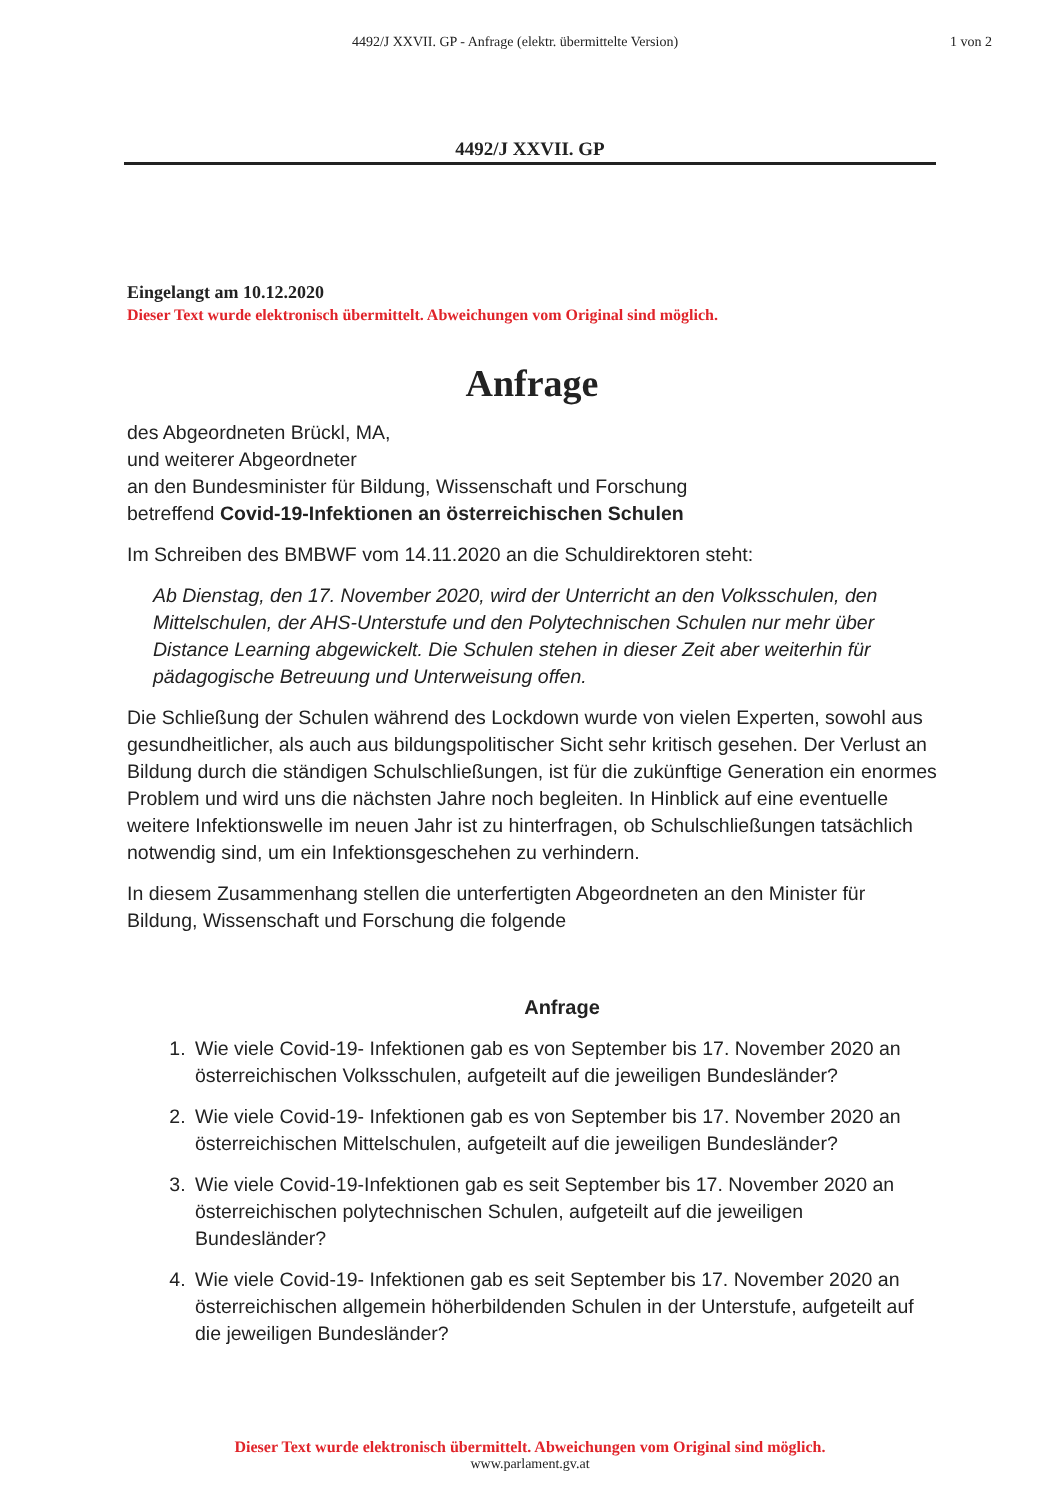4492/J XXVII. GP - Anfrage (elektr. übermittelte Version)
1 von 2
4492/J XXVII. GP
Eingelangt am 10.12.2020
Dieser Text wurde elektronisch übermittelt. Abweichungen vom Original sind möglich.
Anfrage
des Abgeordneten Brückl, MA,
und weiterer Abgeordneter
an den Bundesminister für Bildung, Wissenschaft und Forschung
betreffend Covid-19-Infektionen an österreichischen Schulen
Im Schreiben des BMBWF vom 14.11.2020 an die Schuldirektoren steht:
Ab Dienstag, den 17. November 2020, wird der Unterricht an den Volksschulen, den Mittelschulen, der AHS-Unterstufe und den Polytechnischen Schulen nur mehr über Distance Learning abgewickelt. Die Schulen stehen in dieser Zeit aber weiterhin für pädagogische Betreuung und Unterweisung offen.
Die Schließung der Schulen während des Lockdown wurde von vielen Experten, sowohl aus gesundheitlicher, als auch aus bildungspolitischer Sicht sehr kritisch gesehen. Der Verlust an Bildung durch die ständigen Schulschließungen, ist für die zukünftige Generation ein enormes Problem und wird uns die nächsten Jahre noch begleiten. In Hinblick auf eine eventuelle weitere Infektionswelle im neuen Jahr ist zu hinterfragen, ob Schulschließungen tatsächlich notwendig sind, um ein Infektionsgeschehen zu verhindern.
In diesem Zusammenhang stellen die unterfertigten Abgeordneten an den Minister für Bildung, Wissenschaft und Forschung die folgende
Anfrage
1. Wie viele Covid-19- Infektionen gab es von September bis 17. November 2020 an österreichischen Volksschulen, aufgeteilt auf die jeweiligen Bundesländer?
2. Wie viele Covid-19- Infektionen gab es von September bis 17. November 2020 an österreichischen Mittelschulen, aufgeteilt auf die jeweiligen Bundesländer?
3. Wie viele Covid-19-Infektionen gab es seit September bis 17. November 2020 an österreichischen polytechnischen Schulen, aufgeteilt auf die jeweiligen Bundesländer?
4. Wie viele Covid-19- Infektionen gab es seit September bis 17. November 2020 an österreichischen allgemein höherbildenden Schulen in der Unterstufe, aufgeteilt auf die jeweiligen Bundesländer?
Dieser Text wurde elektronisch übermittelt. Abweichungen vom Original sind möglich.
www.parlament.gv.at